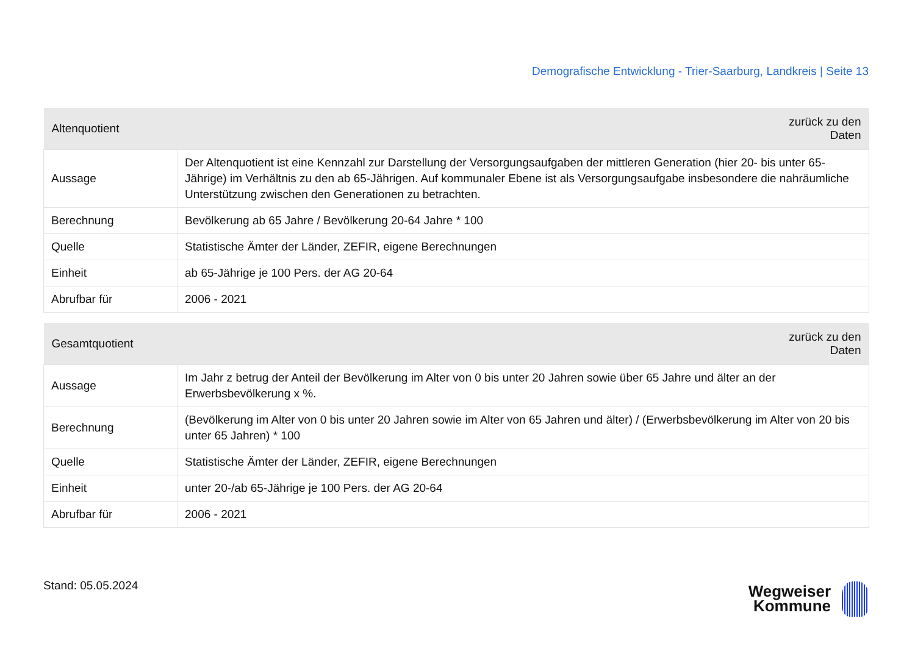Demografische Entwicklung - Trier-Saarburg, Landkreis | Seite 13
| Altenquotient | zurück zu den Daten |
| --- | --- |
| Aussage | Der Altenquotient ist eine Kennzahl zur Darstellung der Versorgungsaufgaben der mittleren Generation (hier 20- bis unter 65-Jährige) im Verhältnis zu den ab 65-Jährigen. Auf kommunaler Ebene ist als Versorgungsaufgabe insbesondere die nahräumliche Unterstützung zwischen den Generationen zu betrachten. |
| Berechnung | Bevölkerung ab 65 Jahre / Bevölkerung 20-64 Jahre * 100 |
| Quelle | Statistische Ämter der Länder, ZEFIR, eigene Berechnungen |
| Einheit | ab 65-Jährige je 100 Pers. der AG 20-64 |
| Abrufbar für | 2006 - 2021 |
| Gesamtquotient | zurück zu den Daten |
| --- | --- |
| Aussage | Im Jahr z betrug der Anteil der Bevölkerung im Alter von 0 bis unter 20 Jahren sowie über 65 Jahre und älter an der Erwerbsbevölkerung x %. |
| Berechnung | (Bevölkerung im Alter von 0 bis unter 20 Jahren sowie im Alter von 65 Jahren und älter) / (Erwerbsbevölkerung im Alter von 20 bis unter 65 Jahren) * 100 |
| Quelle | Statistische Ämter der Länder, ZEFIR, eigene Berechnungen |
| Einheit | unter 20-/ab 65-Jährige je 100 Pers. der AG 20-64 |
| Abrufbar für | 2006 - 2021 |
Stand: 05.05.2024
Wegweiser
Kommune